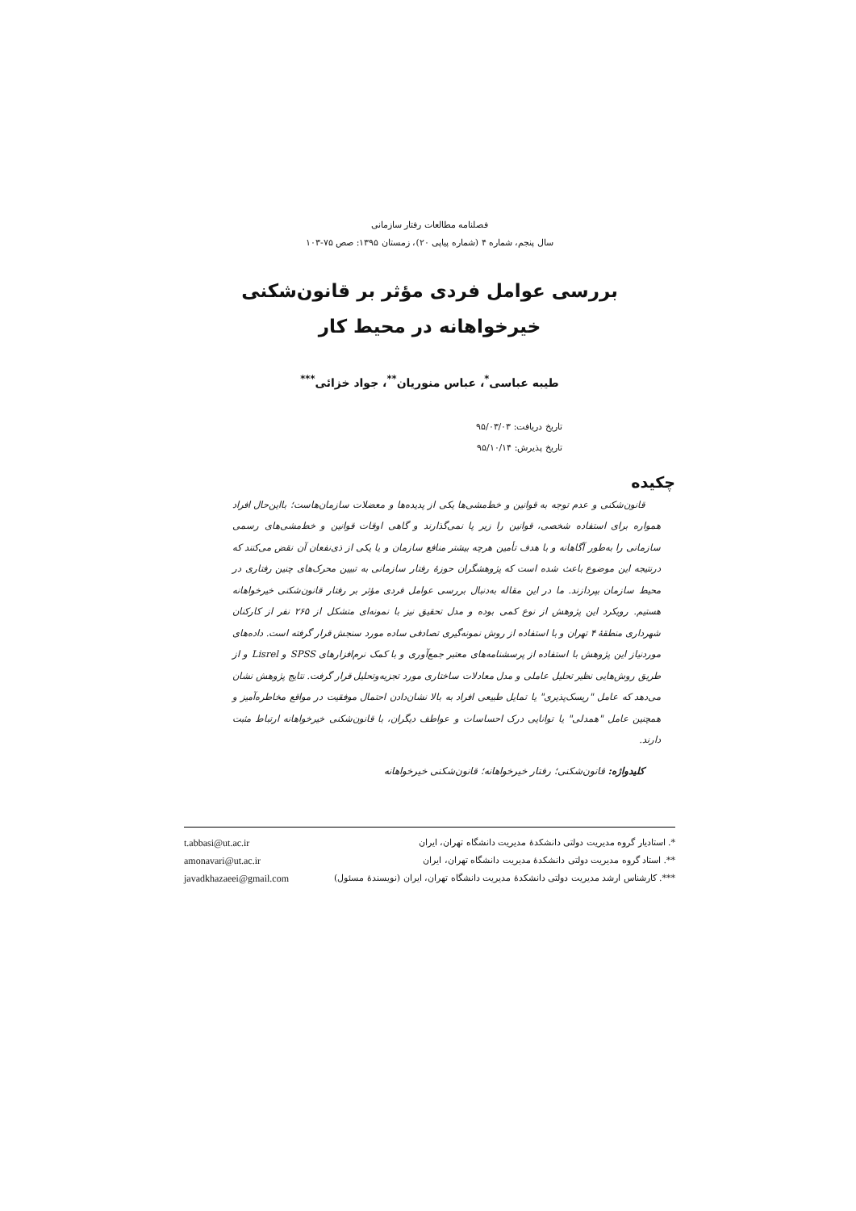فصلنامه مطالعات رفتار سازمانی
سال پنجم، شماره ۴ (شماره پیاپی ۲۰)، زمستان ۱۳۹۵: صص ۷۵-۱۰۳
بررسی عوامل فردی مؤثر بر قانون‌شکنی
خیرخواهانه در محیط کار
طیبه عباسی<sup>*</sup>، عباس منوریان<sup>**</sup>، جواد خزائی<sup>***</sup>
تاریخ دریافت: ۹۵/۰۳/۰۳
تاریخ پذیرش: ۹۵/۱۰/۱۴
چکیده
قانون‌شکنی و عدم توجه به قوانین و خط‌مشی‌ها یکی از پدیده‌ها و معضلات سازمان‌هاست؛ بااین‌حال افراد همواره برای استفاده شخصی، قوانین را زیر پا نمی‌گذارند و گاهی اوقات قوانین و خط‌مشی‌های رسمی سازمانی را به‌طور آگاهانه و با هدف تأمین هرچه بیشتر منافع سازمان و یا یکی از ذی‌نفعان آن نقض می‌کنند که درنتیجه این موضوع باعث شده است که پژوهشگران حوزهٔ رفتار سازمانی به تبیین محرک‌های چنین رفتاری در محیط سازمان بپردازند. ما در این مقاله به‌دنبال بررسی عوامل فردی مؤثر بر رفتار قانون‌شکنی خیرخواهانه هستیم. رویکرد این پژوهش از نوع کمی بوده و مدل تحقیق نیز با نمونه‌ای متشکل از ۲۶۵ نفر از کارکنان شهرداری منطقهٔ ۴ تهران و با استفاده از روش نمونه‌گیری تصادفی ساده مورد سنجش قرار گرفته است. داده‌های موردنیاز این پژوهش با استفاده از پرسشنامه‌های معتبر جمع‌آوری و با کمک نرم‌افزارهای SPSS و Lisrel و از طریق روش‌هایی نظیر تحلیل عاملی و مدل معادلات ساختاری مورد تجزیه‌وتحلیل قرار گرفت. نتایج پژوهش نشان می‌دهد که عامل "ریسک‌پذیری" یا تمایل طبیعی افراد به بالا نشان‌دادن احتمال موفقیت در مواقع مخاطره‌آمیز و همچنین عامل "همدلی" یا توانایی درک احساسات و عواطف دیگران، با قانون‌شکنی خیرخواهانه ارتباط مثبت دارند.
کلیدواژه: قانون‌شکنی؛ رفتار خیرخواهانه؛ قانون‌شکنی خیرخواهانه
*. استادیار گروه مدیریت دولتی دانشکدهٔ مدیریت دانشگاه تهران، ایران t.abbasi@ut.ac.ir
**. استاد گروه مدیریت دولتی دانشکدهٔ مدیریت دانشگاه تهران، ایران amonavari@ut.ac.ir
***. کارشناس ارشد مدیریت دولتی دانشکدهٔ مدیریت دانشگاه تهران، ایران (نویسندهٔ مسئول) javadkhazaeei@gmail.com